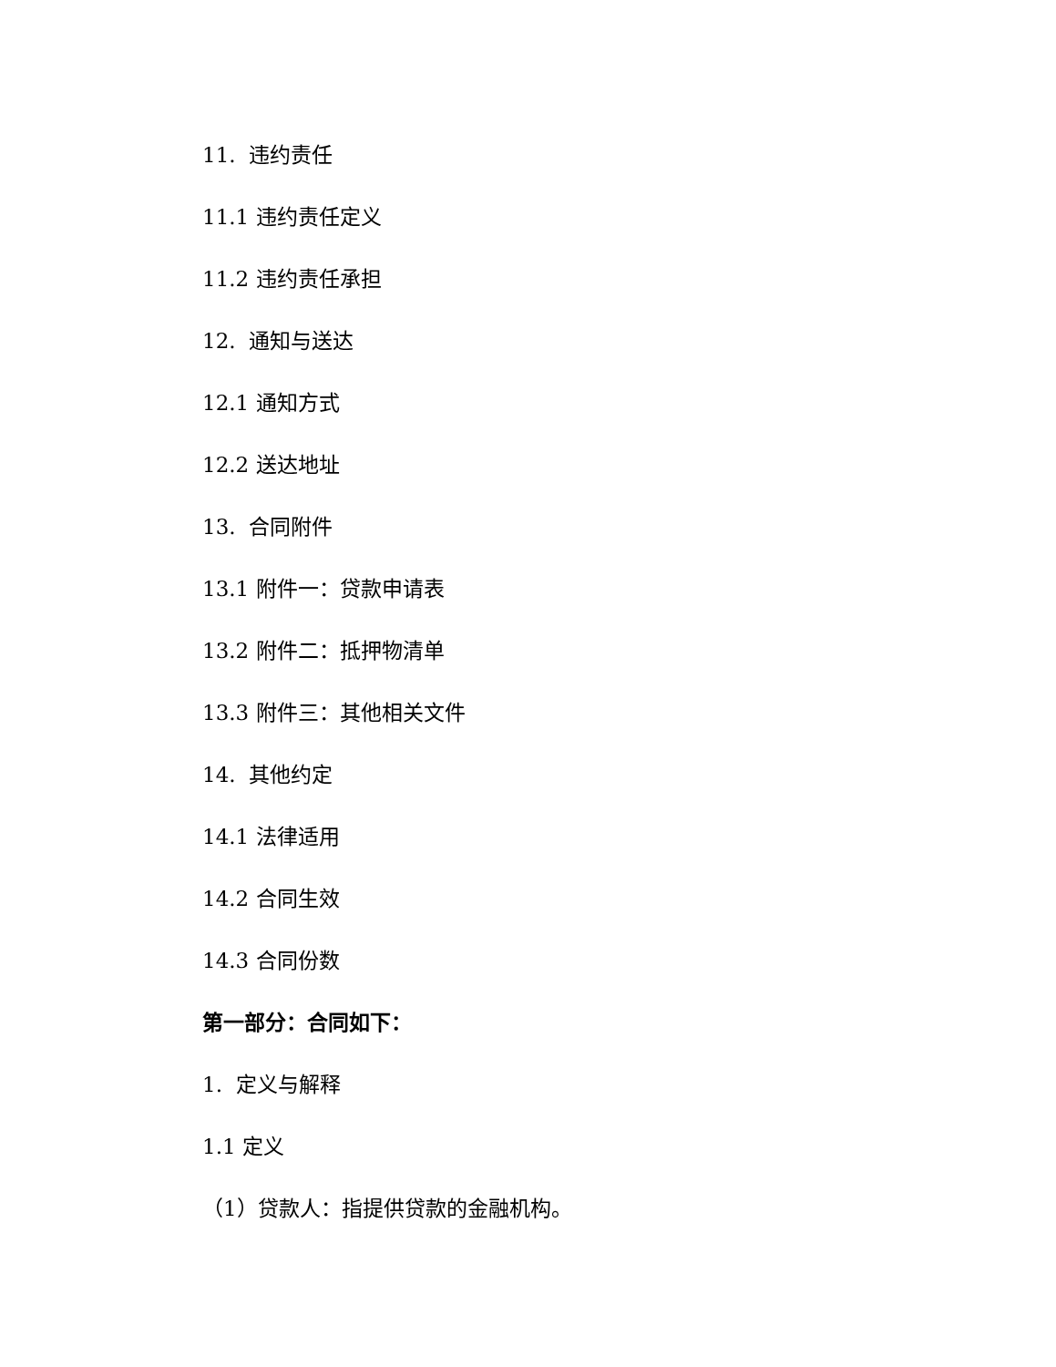11. 违约责任
11.1 违约责任定义
11.2 违约责任承担
12. 通知与送达
12.1 通知方式
12.2 送达地址
13. 合同附件
13.1 附件一：贷款申请表
13.2 附件二：抵押物清单
13.3 附件三：其他相关文件
14. 其他约定
14.1 法律适用
14.2 合同生效
14.3 合同份数
第一部分：合同如下：
1. 定义与解释
1.1 定义
（1）贷款人：指提供贷款的金融机构。